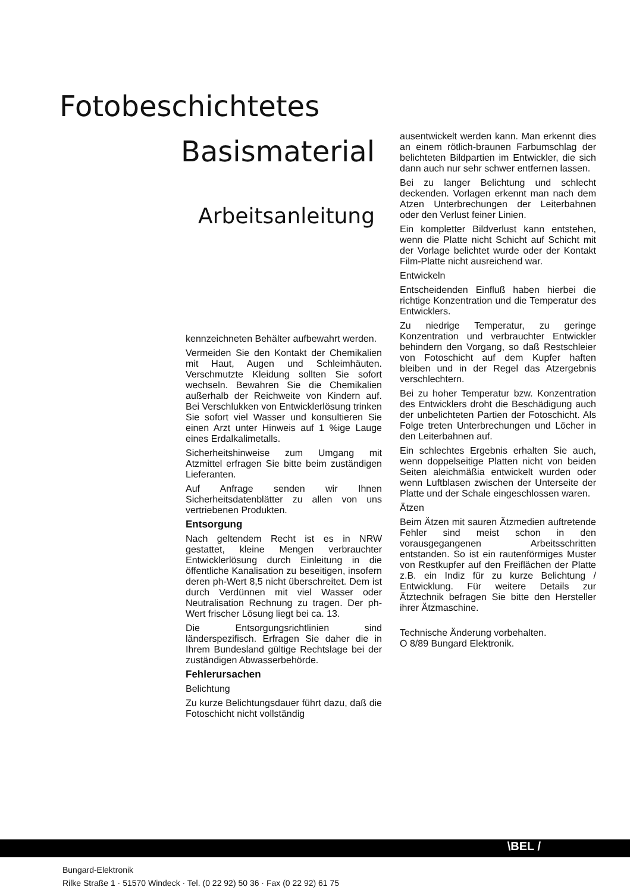Fotobeschichtetes
Basismaterial
Arbeitsanleitung
kennzeichneten Behälter aufbewahrt werden.
Vermeiden Sie den Kontakt der Chemikalien mit Haut, Augen und Schleimhäuten. Verschmutzte Kleidung sollten Sie sofort wechseln. Bewahren Sie die Chemikalien außerhalb der Reichweite von Kindern auf. Bei Verschlukken von Entwicklerlösung trinken Sie sofort viel Wasser und konsultieren Sie einen Arzt unter Hinweis auf 1 %ige Lauge eines Erdalkalimetalls.
Sicherheitshinweise zum Umgang mit Atzmittel erfragen Sie bitte beim zuständigen Lieferanten.
Auf Anfrage senden wir Ihnen Sicherheitsdatenblätter zu allen von uns vertriebenen Produkten.
Entsorgung
Nach geltendem Recht ist es in NRW gestattet, kleine Mengen verbrauchter Entwicklerlösung durch Einleitung in die öffentliche Kanalisation zu beseitigen, insofern deren ph-Wert 8,5 nicht überschreitet. Dem ist durch Verdünnen mit viel Wasser oder Neutralisation Rechnung zu tragen. Der ph-Wert frischer Lösung liegt bei ca. 13.
Die Entsorgungsrichtlinien sind länderspezifisch. Erfragen Sie daher die in Ihrem Bundesland gültige Rechtslage bei der zuständigen Abwasserbehörde.
Fehlerursachen
Belichtung
Zu kurze Belichtungsdauer führt dazu, daß die Fotoschicht nicht vollständig
ausentwickelt werden kann. Man erkennt dies an einem rötlich-braunen Farbumschlag der belichteten Bildpartien im Entwickler, die sich dann auch nur sehr schwer entfernen lassen.
Bei zu langer Belichtung und schlecht deckenden. Vorlagen erkennt man nach dem Atzen Unterbrechungen der Leiterbahnen oder den Verlust feiner Linien.
Ein kompletter Bildverlust kann entstehen, wenn die Platte nicht Schicht auf Schicht mit der Vorlage belichtet wurde oder der Kontakt Film-Platte nicht ausreichend war.
Entwickeln
Entscheidenden Einfluß haben hierbei die richtige Konzentration und die Temperatur des Entwicklers.
Zu niedrige Temperatur, zu geringe Konzentration und verbrauchter Entwickler behindern den Vorgang, so daß Restschleier von Fotoschicht auf dem Kupfer haften bleiben und in der Regel das Atzergebnis verschlechtern.
Bei zu hoher Temperatur bzw. Konzentration des Entwicklers droht die Beschädigung auch der unbelichteten Partien der Fotoschicht. Als Folge treten Unterbrechungen und Löcher in den Leiterbahnen auf.
Ein schlechtes Ergebnis erhalten Sie auch, wenn doppelseitige Platten nicht von beiden Seiten aleichmäßia entwickelt wurden oder wenn Luftblasen zwischen der Unterseite der Platte und der Schale eingeschlossen waren.
Ätzen
Beim Ätzen mit sauren Ätzmedien auftretende Fehler sind meist schon in den vorausgegangenen Arbeitsschritten entstanden. So ist ein rautenförmiges Muster von Restkupfer auf den Freiflächen der Platte z.B. ein Indiz für zu kurze Belichtung / Entwicklung. Für weitere Details zur Ätztechnik befragen Sie bitte den Hersteller ihrer Ätzmaschine.
Technische Änderung vorbehalten.
O 8/89 Bungard Elektronik.
\BEL /
Bungard-Elektronik
Rilke Straße 1 · 51570 Windeck · Tel. (0 22 92) 50 36 · Fax (0 22 92) 61 75